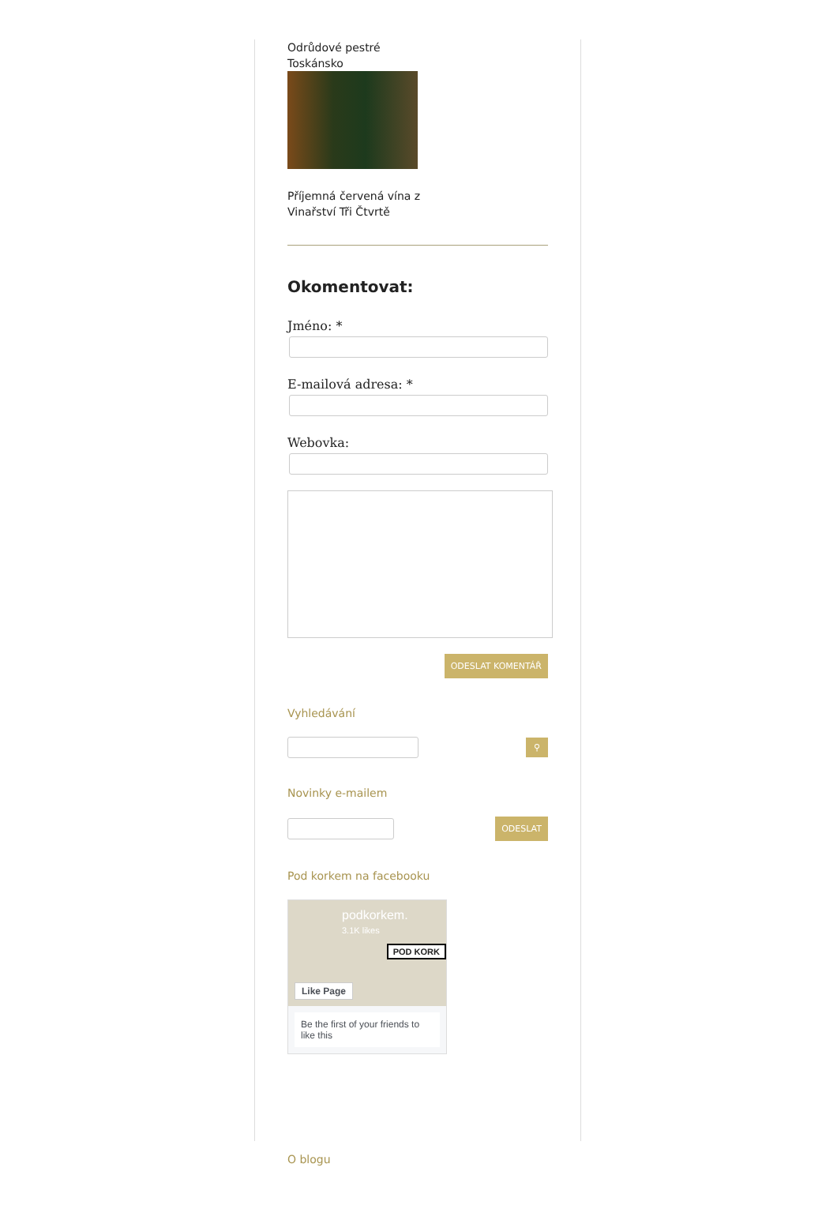Odrůdové pestré
Toskánsko
Příjemná červená vína z
Vinařství Tři Čtvrtě
Okomentovat:
Jméno: *
E-mailová adresa: *
Webovka:
ODESLAT KOMENTÁŘ
Vyhledávání
⚲
Novinky e-mailem
ODESLAT
Pod korkem na facebooku
podkorkem.
3.1K likes
Like Page
POD KORK
Be the first of your friends to like this
O blogu